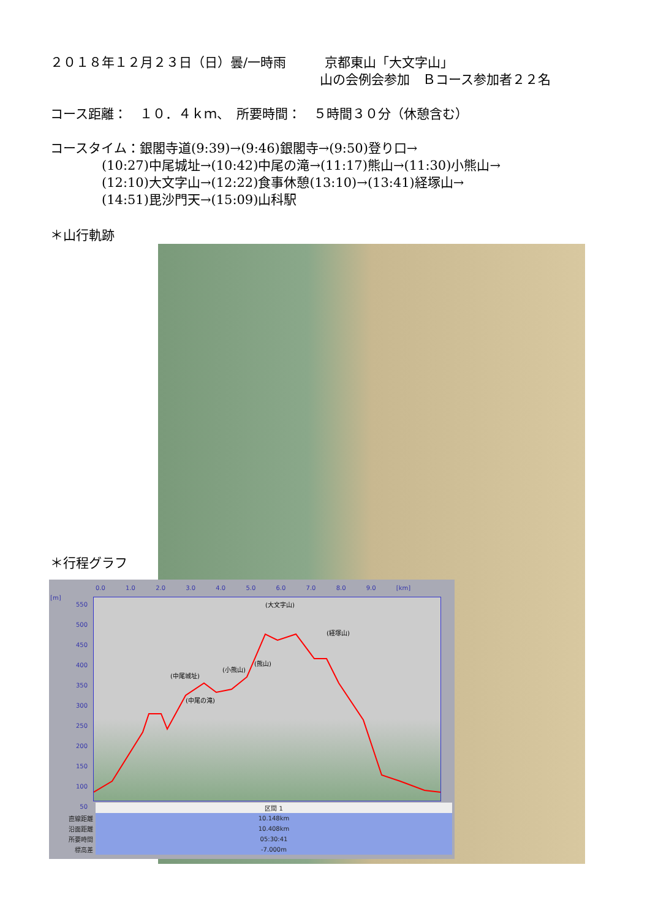２０１８年１２月２３日（日）曇/一時雨　　　京都東山「大文字山」
山の会例会参加　Ｂコース参加者２２名
コース距離：　１０．４ｋｍ、　所要時間：　５時間３０分（休憩含む）
コースタイム：銀閣寺道(9:39)→(9:46)銀閣寺→(9:50)登り口→
　　　　(10:27)中尾城址→(10:42)中尾の滝→(11:17)熊山→(11:30)小熊山→
　　　　(12:10)大文字山→(12:22)食事休憩(13:10)→(13:41)経塚山→
　　　　(14:51)毘沙門天→(15:09)山科駅
＊山行軌跡
＊行程グラフ
0.0 1.0 2.0 3.0 4.0 5.0 6.0 7.0 8.0 9.0 [km]
[m]
550
500
450
400
350
300
250
200
150
100
50
(中尾城址)
(小熊山)
(熊山)
(大文字山)
(経塚山)
(中尾の滝)
| | 区間 1 |
| 直線距離 | 10.148km |
| 沿面距離 | 10.408km |
| 所要時間 | 05:30:41 |
| 標高差 | -7.000m |